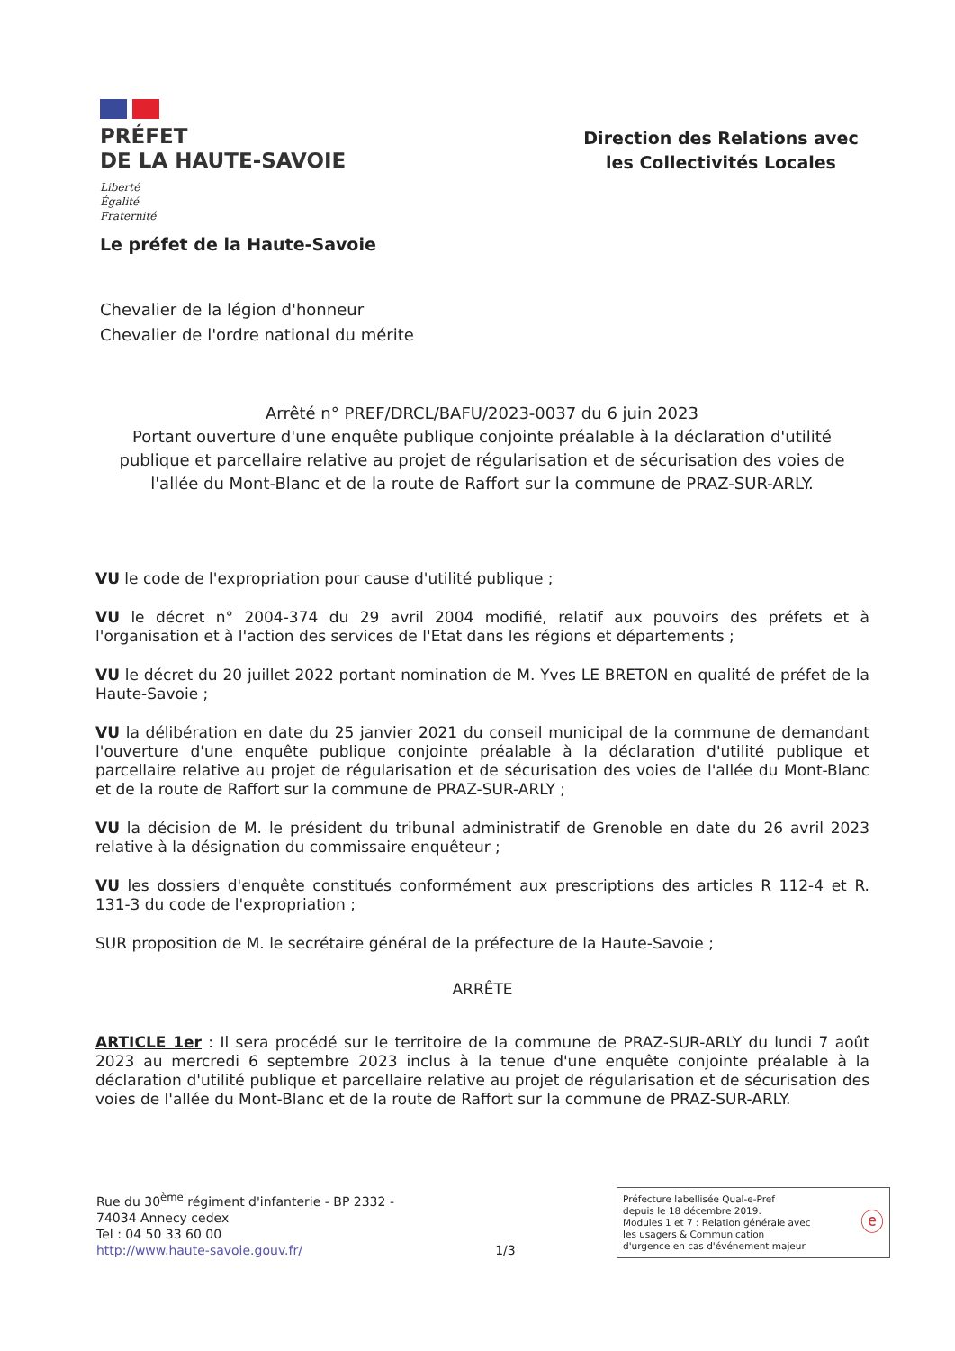PRÉFET
DE LA HAUTE-SAVOIE
Liberté
Égalité
Fraternité
Direction des Relations avec les Collectivités Locales
Le préfet de la Haute-Savoie
Chevalier de la légion d'honneur
Chevalier de l'ordre national du mérite
Arrêté n° PREF/DRCL/BAFU/2023-0037 du 6 juin 2023
Portant ouverture d'une enquête publique conjointe préalable à la déclaration d'utilité publique et parcellaire relative au projet de régularisation et de sécurisation des voies de l'allée du Mont-Blanc et de la route de Raffort sur la commune de PRAZ-SUR-ARLY.
VU le code de l'expropriation pour cause d'utilité publique ;
VU le décret n° 2004-374 du 29 avril 2004 modifié, relatif aux pouvoirs des préfets et à l'organisation et à l'action des services de l'Etat dans les régions et départements ;
VU le décret du 20 juillet 2022 portant nomination de M. Yves LE BRETON en qualité de préfet de la Haute-Savoie ;
VU la délibération en date du 25 janvier 2021 du conseil municipal de la commune de demandant l'ouverture d'une enquête publique conjointe préalable à la déclaration d'utilité publique et parcellaire relative au projet de régularisation et de sécurisation des voies de l'allée du Mont-Blanc et de la route de Raffort sur la commune de PRAZ-SUR-ARLY ;
VU la décision de M. le président du tribunal administratif de Grenoble en date du 26 avril 2023 relative à la désignation du commissaire enquêteur ;
VU les dossiers d'enquête constitués conformément aux prescriptions des articles R 112-4 et R. 131-3 du code de l'expropriation ;
SUR proposition de M. le secrétaire général de la préfecture de la Haute-Savoie ;
ARRÊTE
ARTICLE 1er : Il sera procédé sur le territoire de la commune de PRAZ-SUR-ARLY du lundi 7 août 2023 au mercredi 6 septembre 2023 inclus à la tenue d'une enquête conjointe préalable à la déclaration d'utilité publique et parcellaire relative au projet de régularisation et de sécurisation des voies de l'allée du Mont-Blanc et de la route de Raffort sur la commune de PRAZ-SUR-ARLY.
Rue du 30<sup>ème</sup> régiment d'infanterie - BP 2332 -
74034 Annecy cedex
Tel : 04 50 33 60 00
http://www.haute-savoie.gouv.fr/
1/3
Préfecture labellisée Qual-e-Pref
depuis le 18 décembre 2019.
Modules 1 et 7 : Relation générale avec
les usagers & Communication
d'urgence en cas d'événement majeur
ⓔ